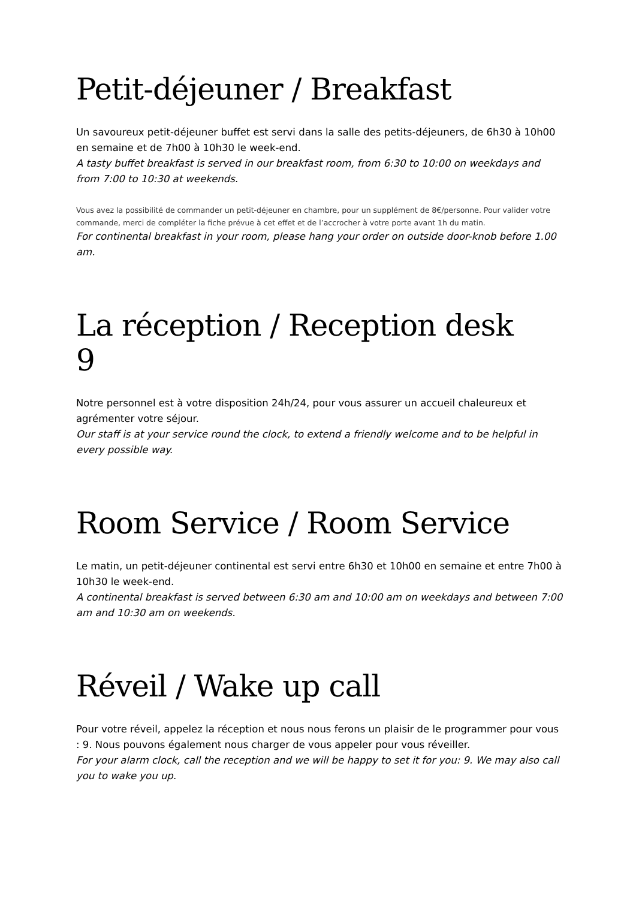Petit-déjeuner / Breakfast
Un savoureux petit-déjeuner buffet est servi dans la salle des petits-déjeuners, de 6h30 à 10h00 en semaine et de 7h00 à 10h30 le week-end.
A tasty buffet breakfast is served in our breakfast room, from 6:30 to 10:00 on weekdays and from 7:00 to 10:30 at weekends.
Vous avez la possibilité de commander un petit-déjeuner en chambre, pour un supplément de 8€/personne. Pour valider votre commande, merci de compléter la fiche prévue à cet effet et de l’accrocher à votre porte avant 1h du matin.
For continental breakfast in your room, please hang your order on outside door-knob before 1.00 am.
La réception / Reception desk
9
Notre personnel est à votre disposition 24h/24, pour vous assurer un accueil chaleureux et agrémenter votre séjour.
Our staff is at your service round the clock, to extend a friendly welcome and to be helpful in every possible way.
Room Service / Room Service
Le matin, un petit-déjeuner continental est servi entre 6h30 et 10h00 en semaine et entre 7h00 à 10h30 le week-end.
A continental breakfast is served between 6:30 am and 10:00 am on weekdays and between 7:00 am and 10:30 am on weekends.
Réveil / Wake up call
Pour votre réveil, appelez la réception et nous nous ferons un plaisir de le programmer pour vous : 9. Nous pouvons également nous charger de vous appeler pour vous réveiller.
For your alarm clock, call the reception and we will be happy to set it for you: 9. We may also call you to wake you up.